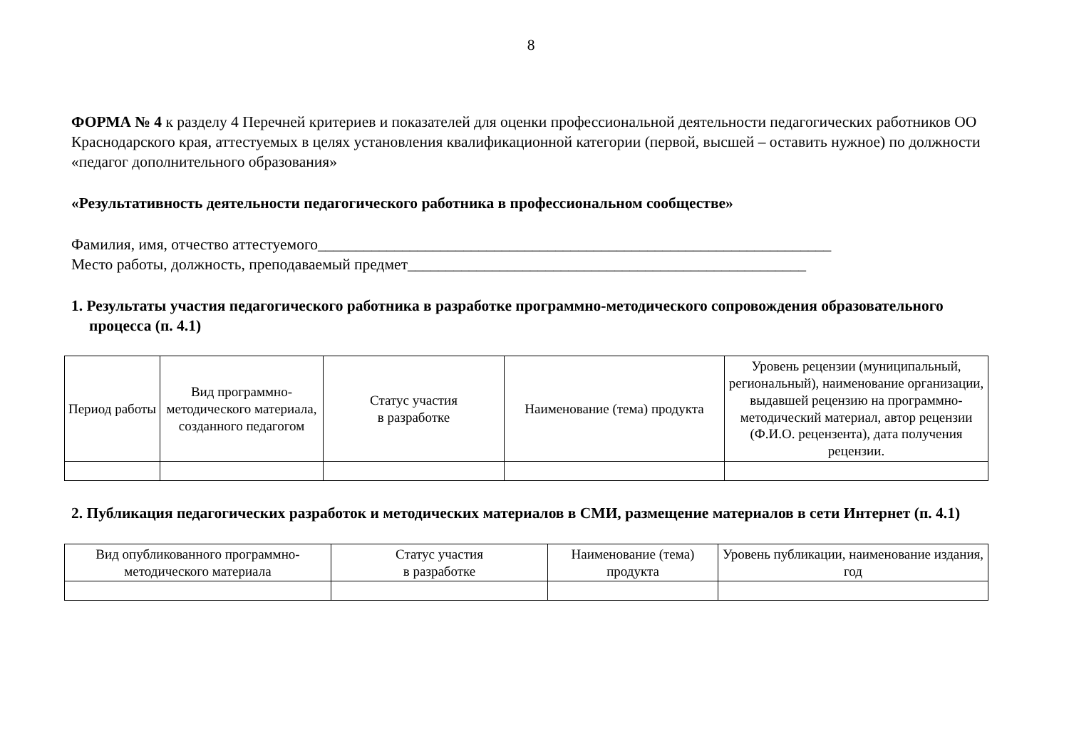8
ФОРМА № 4 к разделу 4 Перечней критериев и показателей для оценки профессиональной деятельности педагогических работников ОО Краснодарского края, аттестуемых в целях установления квалификационной категории (первой, высшей – оставить нужное) по должности «педагог дополнительного образования»
«Результативность деятельности педагогического работника в профессиональном сообществе»
Фамилия, имя, отчество аттестуемого___________________________________________________________________
Место работы, должность, преподаваемый предмет____________________________________________________
1. Результаты участия педагогического работника в разработке программно-методического сопровождения образовательного процесса (п. 4.1)
| Период работы | Вид программно-методического материала, созданного педагогом | Статус участия в разработке | Наименование (тема) продукта | Уровень рецензии (муниципальный, региональный), наименование организации, выдавшей рецензию на программно-методический материал, автор рецензии (Ф.И.О. рецензента), дата получения рецензии. |
| --- | --- | --- | --- | --- |
2. Публикация педагогических разработок и методических материалов в СМИ, размещение материалов в сети Интернет (п. 4.1)
| Вид опубликованного программно-методического материала | Статус участия в разработке | Наименование (тема) продукта | Уровень публикации, наименование издания, год |
| --- | --- | --- | --- |